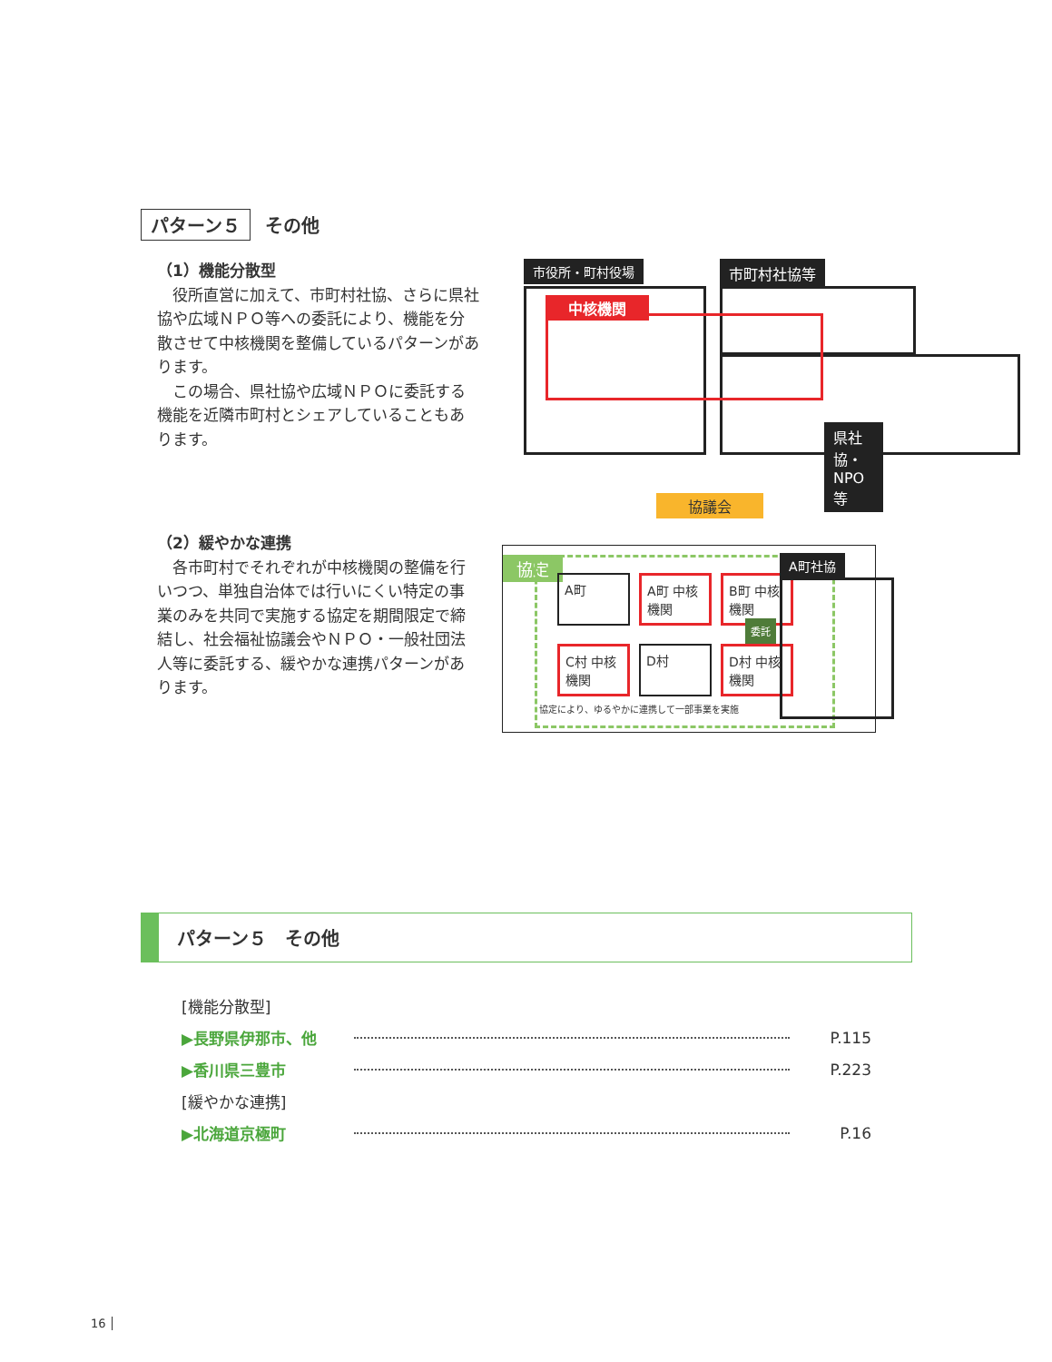パターン５ その他
（1）機能分散型
　役所直営に加えて、市町村社協、さらに県社協や広域ＮＰＯ等への委託により、機能を分散させて中核機関を整備しているパターンがあります。
　この場合、県社協や広域ＮＰＯに委託する機能を近隣市町村とシェアしていることもあります。
市役所・町村役場 市町村社協等
県社協・NPO 等
中核機関
協議会
（2）緩やかな連携
　各市町村でそれぞれが中核機関の整備を行いつつ、単独自治体では行いにくい特定の事業のみを共同で実施する協定を期間限定で締結し、社会福祉協議会やＮＰＯ・一般社団法人等に委託する、緩やかな連携パターンがあります。
協定
A町 A町 中核機関 B町 中核機関 C村 中核機関 D村 D村 中核機関
協定により、ゆるやかに連携して一部事業を実施
委託
A町社協
パターン５　その他
[機能分散型]
▶長野県伊那市、他 P.115
▶香川県三豊市 P.223
[緩やかな連携]
▶北海道京極町 P.16
16